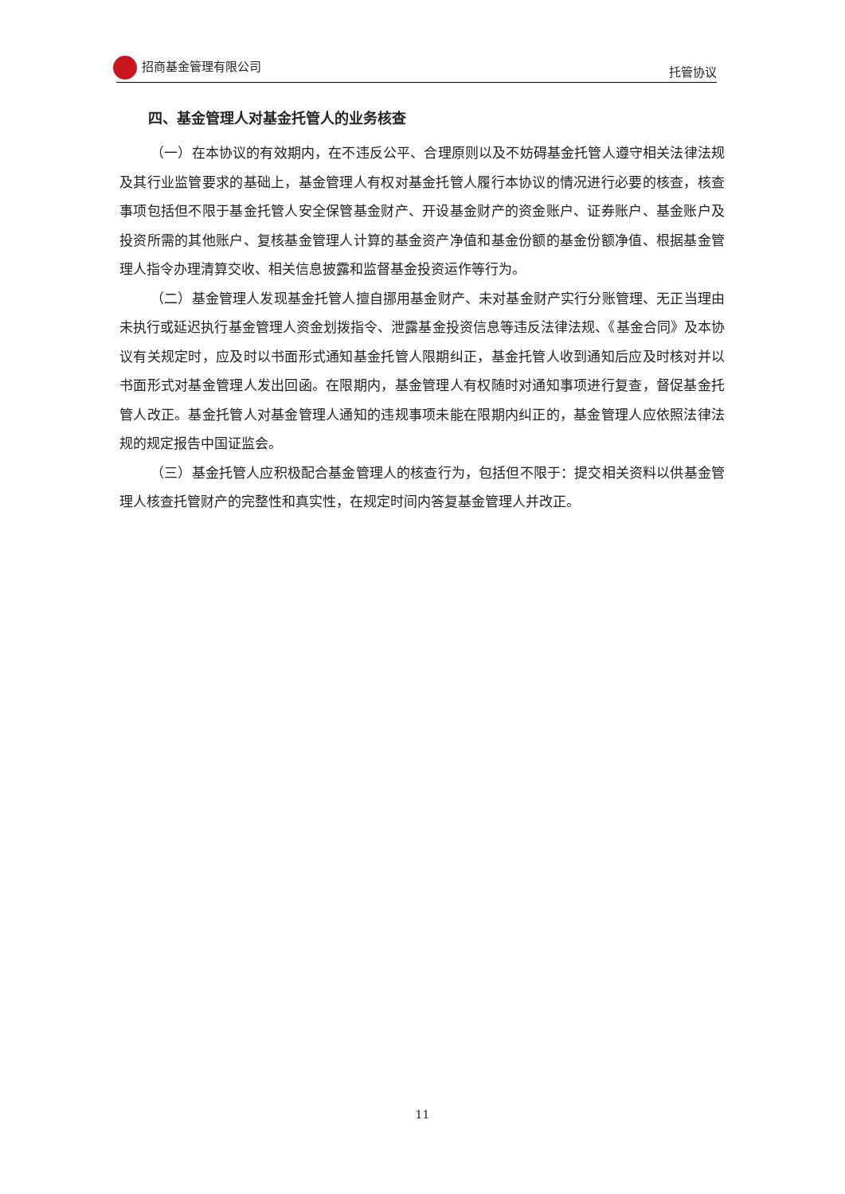招商基金管理有限公司 托管协议
四、基金管理人对基金托管人的业务核查
（一）在本协议的有效期内，在不违反公平、合理原则以及不妨碍基金托管人遵守相关法律法规及其行业监管要求的基础上，基金管理人有权对基金托管人履行本协议的情况进行必要的核查，核查事项包括但不限于基金托管人安全保管基金财产、开设基金财产的资金账户、证券账户、基金账户及投资所需的其他账户、复核基金管理人计算的基金资产净值和基金份额的基金份额净值、根据基金管理人指令办理清算交收、相关信息披露和监督基金投资运作等行为。
（二）基金管理人发现基金托管人擅自挪用基金财产、未对基金财产实行分账管理、无正当理由未执行或延迟执行基金管理人资金划拨指令、泄露基金投资信息等违反法律法规、《基金合同》及本协议有关规定时，应及时以书面形式通知基金托管人限期纠正，基金托管人收到通知后应及时核对并以书面形式对基金管理人发出回函。在限期内，基金管理人有权随时对通知事项进行复查，督促基金托管人改正。基金托管人对基金管理人通知的违规事项未能在限期内纠正的，基金管理人应依照法律法规的规定报告中国证监会。
（三）基金托管人应积极配合基金管理人的核查行为，包括但不限于：提交相关资料以供基金管理人核查托管财产的完整性和真实性，在规定时间内答复基金管理人并改正。
11